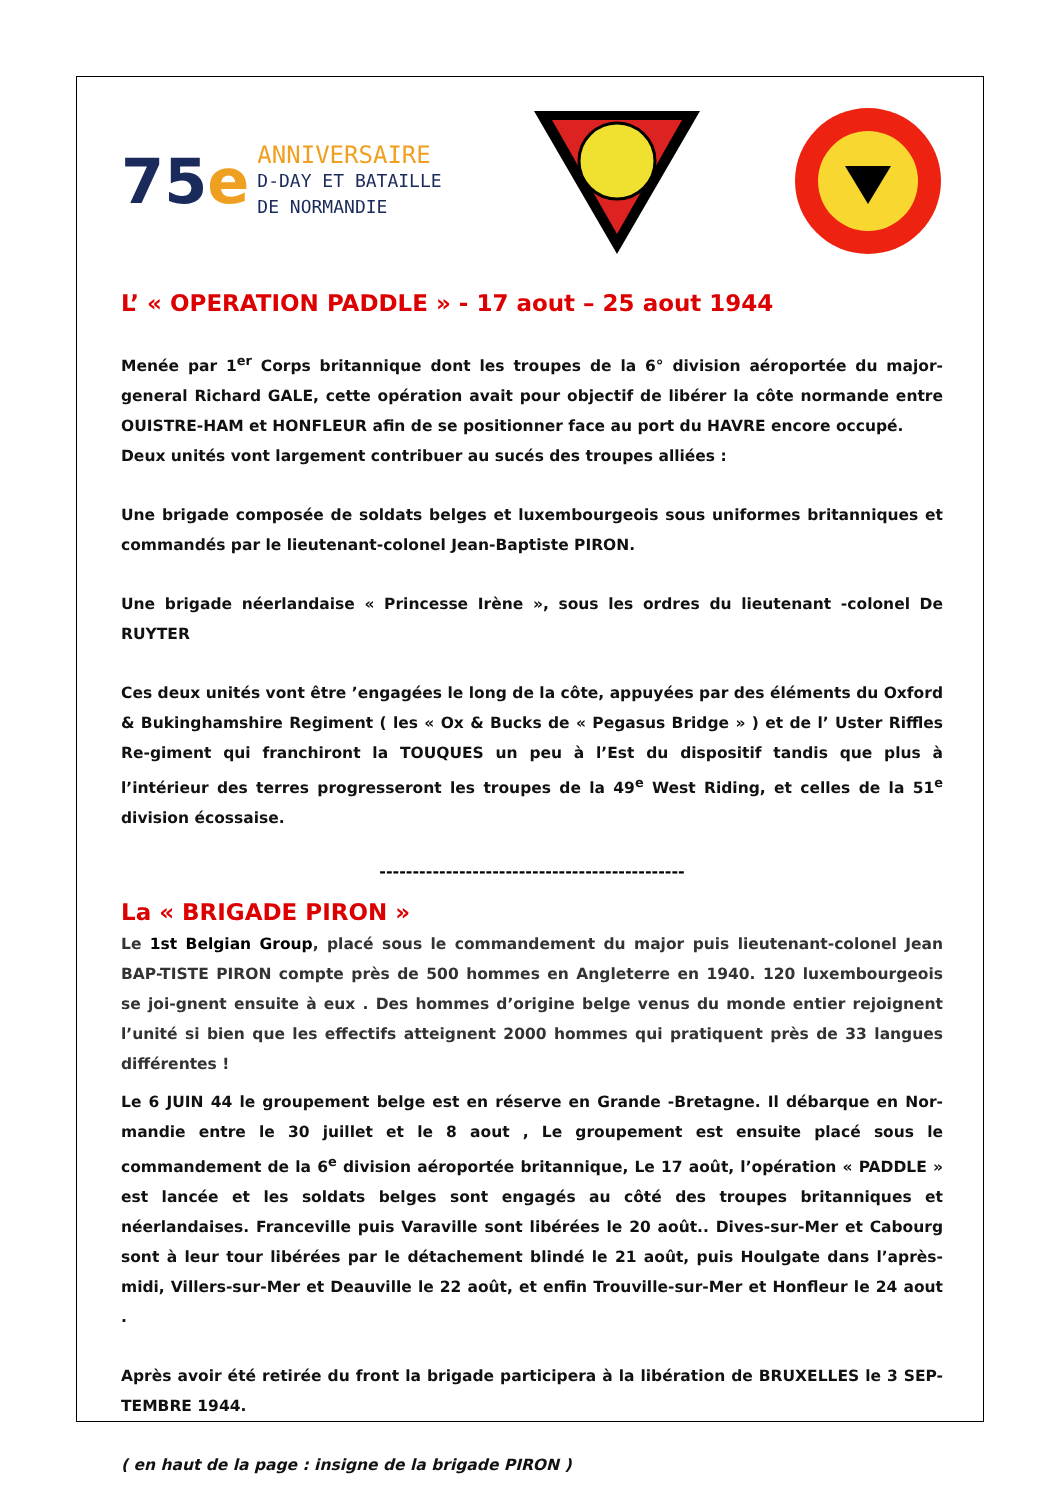75e
ANNIVERSAIRE
D-DAY ET BATAILLE
DE NORMANDIE
L’ « OPERATION PADDLE » - 17 aout – 25 aout 1944
Menée par 1<sup>er</sup> Corps britannique dont les troupes de la 6° division aéroportée du major-general Richard GALE, cette opération avait pour objectif de libérer la côte normande entre OUISTRE-HAM et HONFLEUR afin de se positionner face au port du HAVRE encore occupé.
Deux unités vont largement contribuer au sucés des troupes alliées :
Une brigade composée de soldats belges et luxembourgeois sous uniformes britanniques et commandés par le lieutenant-colonel Jean-Baptiste PIRON.
Une brigade néerlandaise « Princesse Irène », sous les ordres du lieutenant -colonel De RUYTER
Ces deux unités vont être ’engagées le long de la côte, appuyées par des éléments du Oxford & Bukinghamshire Regiment ( les « Ox & Bucks de « Pegasus Bridge » ) et de l’ Uster Riffles Re-giment qui franchiront la TOUQUES un peu à l’Est du dispositif tandis que plus à l’intérieur des terres progresseront les troupes de la 49<sup>e</sup> West Riding, et celles de la 51<sup>e</sup> division écossaise.
----------------------------------------------
La « BRIGADE PIRON »
Le 1st Belgian Group, placé sous le commandement du major puis lieutenant-colonel Jean BAP-TISTE PIRON compte près de 500 hommes en Angleterre en 1940. 120 luxembourgeois se joi-gnent ensuite à eux . Des hommes d’origine belge venus du monde entier rejoignent l’unité si bien que les effectifs atteignent 2000 hommes qui pratiquent près de 33 langues différentes !
Le 6 JUIN 44 le groupement belge est en réserve en Grande -Bretagne. Il débarque en Nor-mandie entre le 30 juillet et le 8 aout , Le groupement est ensuite placé sous le commandement de la 6<sup>e</sup> division aéroportée britannique, Le 17 août, l’opération « PADDLE » est lancée et les soldats belges sont engagés au côté des troupes britanniques et néerlandaises. Franceville puis Varaville sont libérées le 20 août.. Dives-sur-Mer et Cabourg sont à leur tour libérées par le détachement blindé le 21 août, puis Houlgate dans l’après-midi, Villers-sur-Mer et Deauville le 22 août, et enfin Trouville-sur-Mer et Honfleur le 24 aout .
Après avoir été retirée du front la brigade participera à la libération de BRUXELLES le 3 SEP-TEMBRE 1944.
( en haut de la page : insigne de la brigade PIRON )